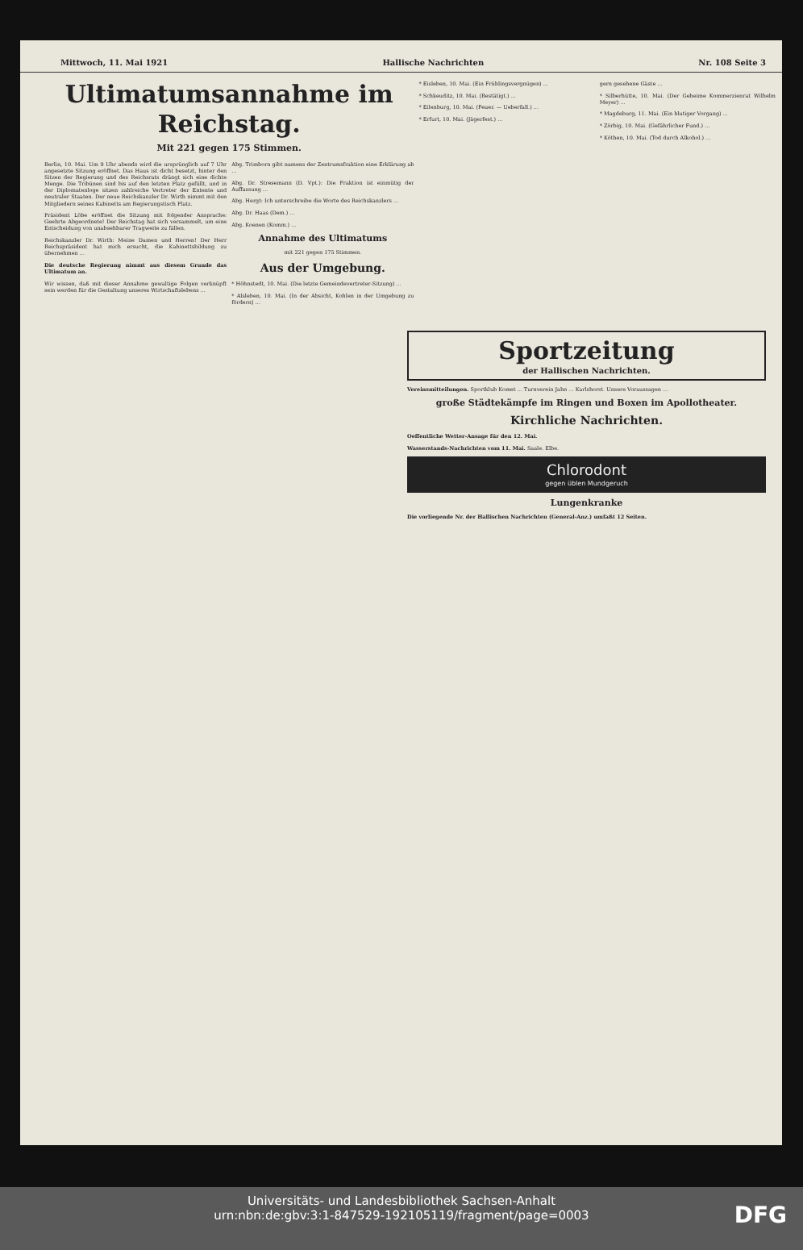Mittwoch, 11. Mai 1921 Hallische Nachrichten Nr. 108 Seite 3
Ultimatumsannahme im Reichstag.
Mit 221 gegen 175 Stimmen.
Berlin, 10. Mai. Um 9 Uhr abends wird die ursprünglich auf 7 Uhr angesetzte Sitzung eröffnet. Das Haus ist dicht besetzt, hinter den Sitzen der Regierung und des Reichsrats drängt sich eine dichte Menge. Die Tribünen sind bis auf den letzten Platz gefüllt, und in der Diplomatenloge sitzen zahlreiche Vertreter der Entente und neutraler Staaten. Der neue Reichskanzler Dr. Wirth nimmt mit den Mitgliedern seines Kabinetts am Regierungstisch Platz.
Präsident Löbe eröffnet die Sitzung mit folgender Ansprache: Geehrte Abgeordnete! Der Reichstag hat sich versammelt, um eine Entscheidung von unabsehbarer Tragweite zu fällen.
Reichskanzler Dr. Wirth: Meine Damen und Herren! Der Herr Reichspräsident hat mich ersucht, die Kabinettsbildung zu übernehmen ...
Die deutsche Regierung nimmt aus diesem Grunde das Ultimatum an.
Wir wissen, daß mit dieser Annahme gewaltige Folgen verknüpft sein werden für die Gestaltung unseres Wirtschaftslebens ...
Abg. Trimborn gibt namens der Zentrumsfraktion eine Erklärung ab ...
Abg. Dr. Stresemann (D. Vpt.): Die Fraktion ist einmütig der Auffassung ...
Abg. Hergt: Ich unterschreibe die Worte des Reichskanzlers ...
Abg. Dr. Haas (Dem.) ...
Abg. Koenen (Komm.) ...
Annahme des Ultimatums
mit 221 gegen 175 Stimmen.
Aus der Umgebung.
* Höhnstedt, 10. Mai. (Die letzte Gemeindevertreter-Sitzung) ...
* Alsleben, 10. Mai. (In der Absicht, Kohlen in der Umgebung zu fördern) ...
* Eisleben, 10. Mai. (Ein Frühlingsvergnügen) ...
* Schkeuditz, 10. Mai. (Bestätigt.) ...
* Eilenburg, 10. Mai. (Feuer. — Ueberfall.) ...
* Erfurt, 10. Mai. (Jägerfest.) ...
gern gesehene Gäste ...
* Silberhütte, 10. Mai. (Der Geheime Kommerzienrat Wilhelm Meyer) ...
* Magdeburg, 11. Mai. (Ein blutiger Vorgang) ...
* Zörbig, 10. Mai. (Gefährlicher Fund.) ...
* Köthen, 10. Mai. (Tod durch Alkohol.) ...
Sportzeitung
der Hallischen Nachrichten.
Vereinsmitteilungen. Sportklub Komet ... Turnverein Jahn ... Karlshorst. Unsere Voraussagen ...
große Städtekämpfe im Ringen und Boxen im Apollotheater.
Kirchliche Nachrichten.
Oeffentliche Wetter-Ansage für den 12. Mai.
Wasserstands-Nachrichten vom 11. Mai. Saale. Elbe.
Chlorodont
gegen üblen Mundgeruch
Lungenkranke
Die vorliegende Nr. der Hallischen Nachrichten (General-Anz.) umfaßt 12 Seiten.
Universitäts- und Landesbibliothek Sachsen-Anhalt
urn:nbn:de:gbv:3:1-847529-192105119/fragment/page=0003
DFG